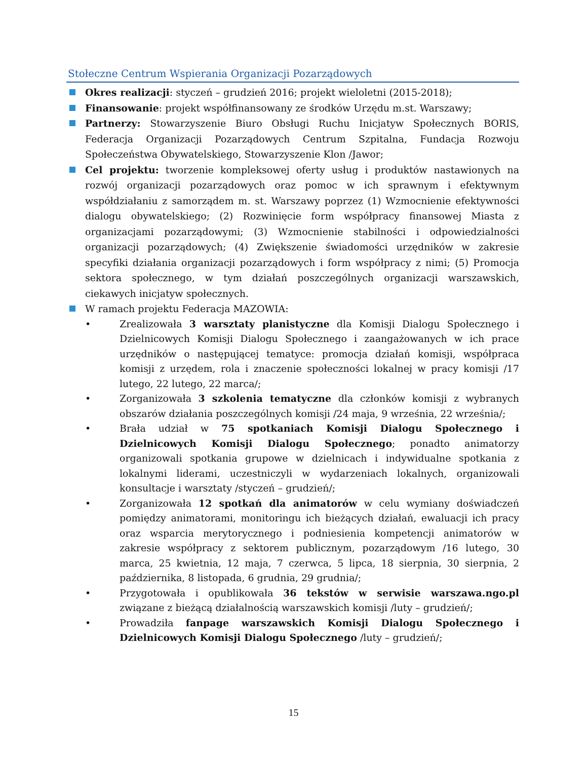Stołeczne Centrum Wspierania Organizacji Pozarządowych
Okres realizacji: styczeń – grudzień 2016; projekt wieloletni (2015-2018);
Finansowanie: projekt współfinansowany ze środków Urzędu m.st. Warszawy;
Partnerzy: Stowarzyszenie Biuro Obsługi Ruchu Inicjatyw Społecznych BORIS, Federacja Organizacji Pozarządowych Centrum Szpitalna, Fundacja Rozwoju Społeczeństwa Obywatelskiego, Stowarzyszenie Klon /Jawor;
Cel projektu: tworzenie kompleksowej oferty usług i produktów nastawionych na rozwój organizacji pozarządowych oraz pomoc w ich sprawnym i efektywnym współdziałaniu z samorządem m. st. Warszawy poprzez (1) Wzmocnienie efektywności dialogu obywatelskiego; (2) Rozwinięcie form współpracy finansowej Miasta z organizacjami pozarządowymi; (3) Wzmocnienie stabilności i odpowiedzialności organizacji pozarządowych; (4) Zwiększenie świadomości urzędników w zakresie specyfiki działania organizacji pozarządowych i form współpracy z nimi; (5) Promocja sektora społecznego, w tym działań poszczególnych organizacji warszawskich, ciekawych inicjatyw społecznych.
W ramach projektu Federacja MAZOWIA:
• Zrealizowała 3 warsztaty planistyczne dla Komisji Dialogu Społecznego i Dzielnicowych Komisji Dialogu Społecznego i zaangażowanych w ich prace urzędników o następującej tematyce: promocja działań komisji, współpraca komisji z urzędem, rola i znaczenie społeczności lokalnej w pracy komisji /17 lutego, 22 lutego, 22 marca/;
• Zorganizowała 3 szkolenia tematyczne dla członków komisji z wybranych obszarów działania poszczególnych komisji /24 maja, 9 września, 22 września/;
• Brała udział w 75 spotkaniach Komisji Dialogu Społecznego i Dzielnicowych Komisji Dialogu Społecznego; ponadto animatorzy organizowali spotkania grupowe w dzielnicach i indywidualne spotkania z lokalnymi liderami, uczestniczyli w wydarzeniach lokalnych, organizowali konsultacje i warsztaty /styczeń – grudzień/;
• Zorganizowała 12 spotkań dla animatorów w celu wymiany doświadczeń pomiędzy animatorami, monitoringu ich bieżących działań, ewaluacji ich pracy oraz wsparcia merytorycznego i podniesienia kompetencji animatorów w zakresie współpracy z sektorem publicznym, pozarządowym /16 lutego, 30 marca, 25 kwietnia, 12 maja, 7 czerwca, 5 lipca, 18 sierpnia, 30 sierpnia, 2 października, 8 listopada, 6 grudnia, 29 grudnia/;
• Przygotowała i opublikowała 36 tekstów w serwisie warszawa.ngo.pl związane z bieżącą działalnością warszawskich komisji /luty – grudzień/;
• Prowadziła fanpage warszawskich Komisji Dialogu Społecznego i Dzielnicowych Komisji Dialogu Społecznego /luty – grudzień/;
15